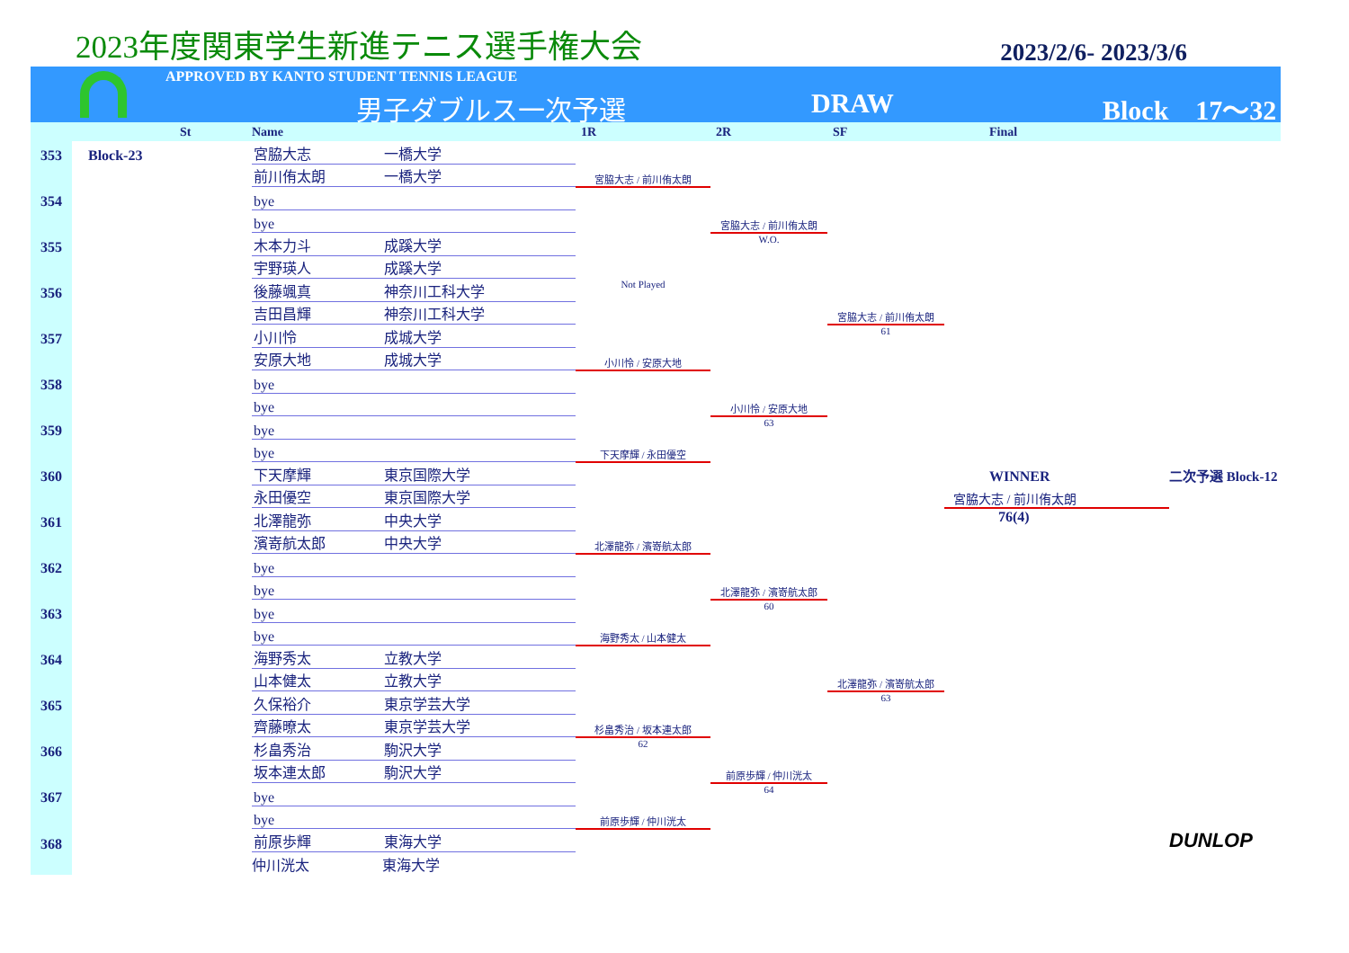2023年度関東学生新進テニス選手権大会
2023/2/6- 2023/3/6
APPROVED BY KANTO STUDENT TENNIS LEAGUE
男子ダブルス一次予選 DRAW Block　17～32
| | | St | Name | | 1R | 2R | SF | Final | |
| --- | --- | --- | --- | --- | --- | --- | --- | --- | --- |
| 353 | Block-23 | | 宮脇大志 | 一橋大学 | | | | | |
| | | | 前川侑太朗 | 一橋大学 | 宮脇大志 / 前川侑太朗 | | | | |
| 354 | | | bye | | | | | | |
| | | | bye | | | 宮脇大志 / 前川侑太朗 | | | |
| 355 | | | 木本力斗 | 成蹊大学 | | W.O. | | | |
| | | | 宇野瑛人 | 成蹊大学 | | | | | |
| 356 | | | 後藤颯真 | 神奈川工科大学 | Not Played | | | | |
| | | | 吉田昌輝 | 神奈川工科大学 | | | 宮脇大志 / 前川侑太朗 | | |
| 357 | | | 小川怜 | 成城大学 | | | 61 | | |
| | | | 安原大地 | 成城大学 | 小川怜 / 安原大地 | | | | |
| 358 | | | bye | | | | | | |
| | | | bye | | | 小川怜 / 安原大地 | | | |
| 359 | | | bye | | | 63 | | | |
| | | | bye | | 下天摩輝 / 永田優空 | | | | |
| 360 | | | 下天摩輝 | 東京国際大学 | | | | WINNER | 二次予選 Block-12 |
| | | | 永田優空 | 東京国際大学 | | | | 宮脇大志 / 前川侑太朗 | |
| 361 | | | 北澤龍弥 | 中央大学 | | | | 76(4) | |
| | | | 濱嵜航太郎 | 中央大学 | 北澤龍弥 / 濱嵜航太郎 | | | | |
| 362 | | | bye | | | | | | |
| | | | bye | | | 北澤龍弥 / 濱嵜航太郎 | | | |
| 363 | | | bye | | | 60 | | | |
| | | | bye | | 海野秀太 / 山本健太 | | | | |
| 364 | | | 海野秀太 | 立教大学 | | | | | |
| | | | 山本健太 | 立教大学 | | | 北澤龍弥 / 濱嵜航太郎 | | |
| 365 | | | 久保裕介 | 東京学芸大学 | | | 63 | | |
| | | | 齊藤暸太 | 東京学芸大学 | 杉畠秀治 / 坂本連太郎 | | | | |
| 366 | | | 杉畠秀治 | 駒沢大学 | 62 | | | | |
| | | | 坂本連太郎 | 駒沢大学 | | 前原歩輝 / 仲川洸太 | | | |
| 367 | | | bye | | | 64 | | | |
| | | | bye | | 前原歩輝 / 仲川洸太 | | | | |
| 368 | | | 前原歩輝 | 東海大学 | | | | | DUNLOP |
| | | | 仲川洸太 | 東海大学 | | | | | |